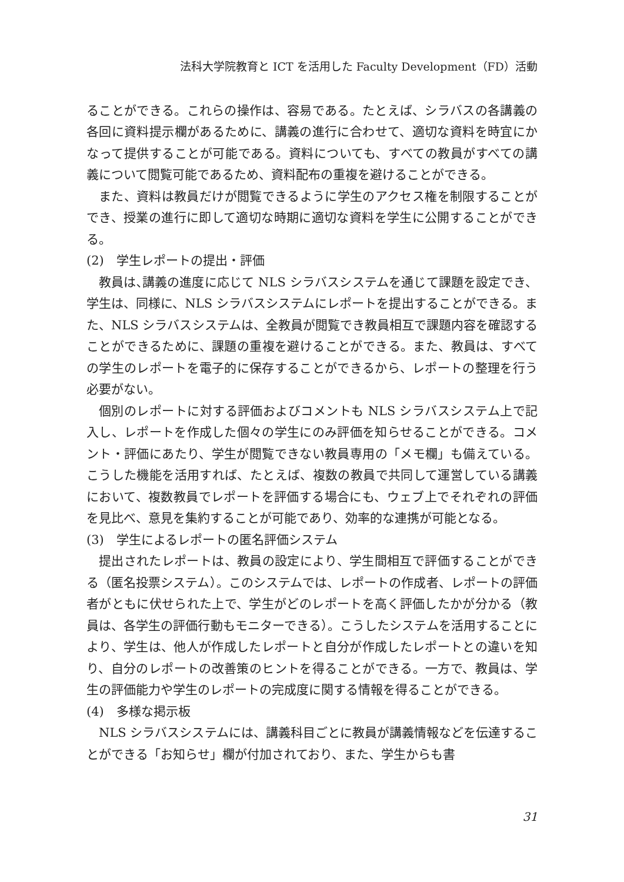法科大学院教育と ICT を活用した Faculty Development（FD）活動
ることができる。これらの操作は、容易である。たとえば、シラバスの各講義の各回に資料提示欄があるために、講義の進行に合わせて、適切な資料を時宜にかなって提供することが可能である。資料についても、すべての教員がすべての講義について閲覧可能であるため、資料配布の重複を避けることができる。
また、資料は教員だけが閲覧できるように学生のアクセス権を制限することができ、授業の進行に即して適切な時期に適切な資料を学生に公開することができる。
(2)　学生レポートの提出・評価
教員は､講義の進度に応じて NLS シラバスシステムを通じて課題を設定でき、学生は、同様に、NLS シラバスシステムにレポートを提出することができる。また、NLS シラバスシステムは、全教員が閲覧でき教員相互で課題内容を確認することができるために、課題の重複を避けることができる。また、教員は、すべての学生のレポートを電子的に保存することができるから、レポートの整理を行う必要がない。
個別のレポートに対する評価およびコメントも NLS シラバスシステム上で記入し、レポートを作成した個々の学生にのみ評価を知らせることができる。コメント・評価にあたり、学生が閲覧できない教員専用の「メモ欄」も備えている。こうした機能を活用すれば、たとえば、複数の教員で共同して運営している講義において、複数教員でレポートを評価する場合にも、ウェブ上でそれぞれの評価を見比べ、意見を集約することが可能であり、効率的な連携が可能となる。
(3)　学生によるレポートの匿名評価システム
提出されたレポートは、教員の設定により、学生間相互で評価することができる（匿名投票システム）。このシステムでは、レポートの作成者、レポートの評価者がともに伏せられた上で、学生がどのレポートを高く評価したかが分かる（教員は、各学生の評価行動もモニターできる）。こうしたシステムを活用することにより、学生は、他人が作成したレポートと自分が作成したレポートとの違いを知り、自分のレポートの改善策のヒントを得ることができる。一方で、教員は、学生の評価能力や学生のレポートの完成度に関する情報を得ることができる。
(4)　多様な掲示板
NLS シラバスシステムには、講義科目ごとに教員が講義情報などを伝達することができる「お知らせ」欄が付加されており、また、学生からも書
31